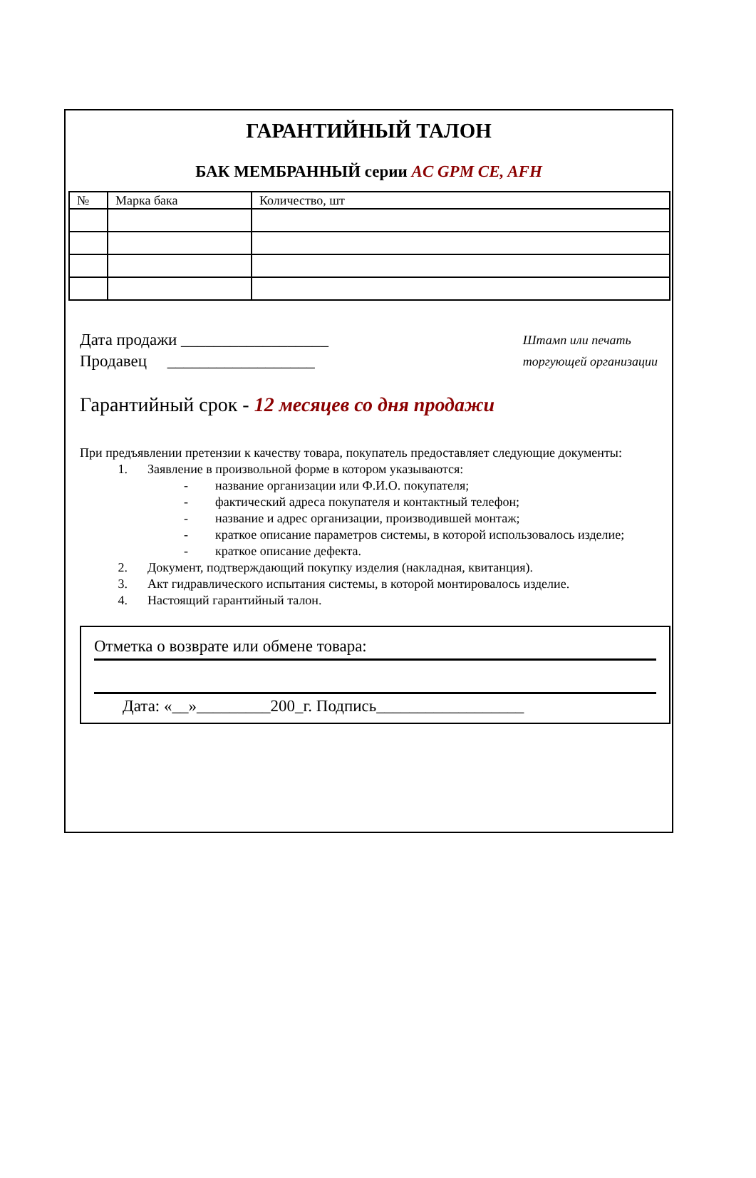ГАРАНТИЙНЫЙ ТАЛОН
БАК МЕМБРАННЫЙ серии AC GPM CE, AFH
| № | Марка бака | Количество, шт |
Дата продажи __________________
Продавец __________________
Штамп или печать
торгующей организации
Гарантийный срок - 12 месяцев со дня продажи
При предъявлении претензии к качеству товара, покупатель предоставляет следующие документы:
1. Заявление в произвольной форме в котором указываются:
- название организации или Ф.И.О. покупателя;
- фактический адреса покупателя и контактный телефон;
- название и адрес организации, производившей монтаж;
- краткое описание параметров системы, в которой использовалось изделие;
- краткое описание дефекта.
2. Документ, подтверждающий покупку изделия (накладная, квитанция).
3. Акт гидравлического испытания системы, в которой монтировалось изделие.
4. Настоящий гарантийный талон.
Отметка о возврате или обмене товара:
Дата: «__»_________200_г. Подпись__________________